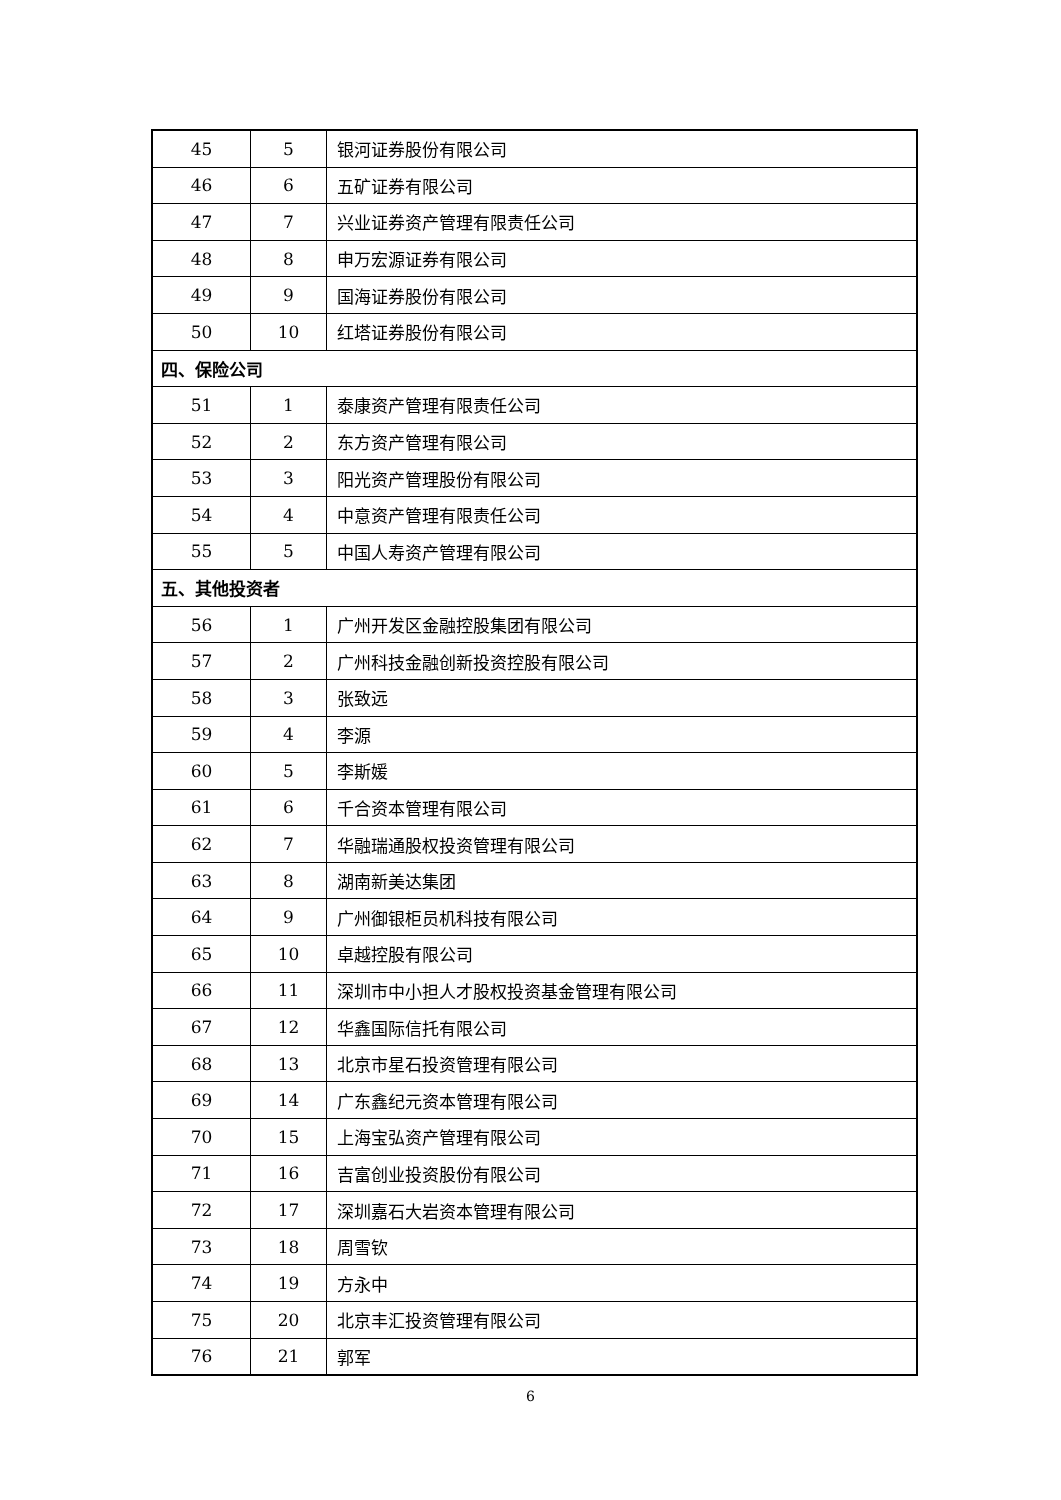| 45 | 5 | 银河证券股份有限公司 |
| 46 | 6 | 五矿证券有限公司 |
| 47 | 7 | 兴业证券资产管理有限责任公司 |
| 48 | 8 | 申万宏源证券有限公司 |
| 49 | 9 | 国海证券股份有限公司 |
| 50 | 10 | 红塔证券股份有限公司 |
| 四、保险公司 | | |
| 51 | 1 | 泰康资产管理有限责任公司 |
| 52 | 2 | 东方资产管理有限公司 |
| 53 | 3 | 阳光资产管理股份有限公司 |
| 54 | 4 | 中意资产管理有限责任公司 |
| 55 | 5 | 中国人寿资产管理有限公司 |
| 五、其他投资者 | | |
| 56 | 1 | 广州开发区金融控股集团有限公司 |
| 57 | 2 | 广州科技金融创新投资控股有限公司 |
| 58 | 3 | 张致远 |
| 59 | 4 | 李源 |
| 60 | 5 | 李斯媛 |
| 61 | 6 | 千合资本管理有限公司 |
| 62 | 7 | 华融瑞通股权投资管理有限公司 |
| 63 | 8 | 湖南新美达集团 |
| 64 | 9 | 广州御银柜员机科技有限公司 |
| 65 | 10 | 卓越控股有限公司 |
| 66 | 11 | 深圳市中小担人才股权投资基金管理有限公司 |
| 67 | 12 | 华鑫国际信托有限公司 |
| 68 | 13 | 北京市星石投资管理有限公司 |
| 69 | 14 | 广东鑫纪元资本管理有限公司 |
| 70 | 15 | 上海宝弘资产管理有限公司 |
| 71 | 16 | 吉富创业投资股份有限公司 |
| 72 | 17 | 深圳嘉石大岩资本管理有限公司 |
| 73 | 18 | 周雪钦 |
| 74 | 19 | 方永中 |
| 75 | 20 | 北京丰汇投资管理有限公司 |
| 76 | 21 | 郭军 |
6